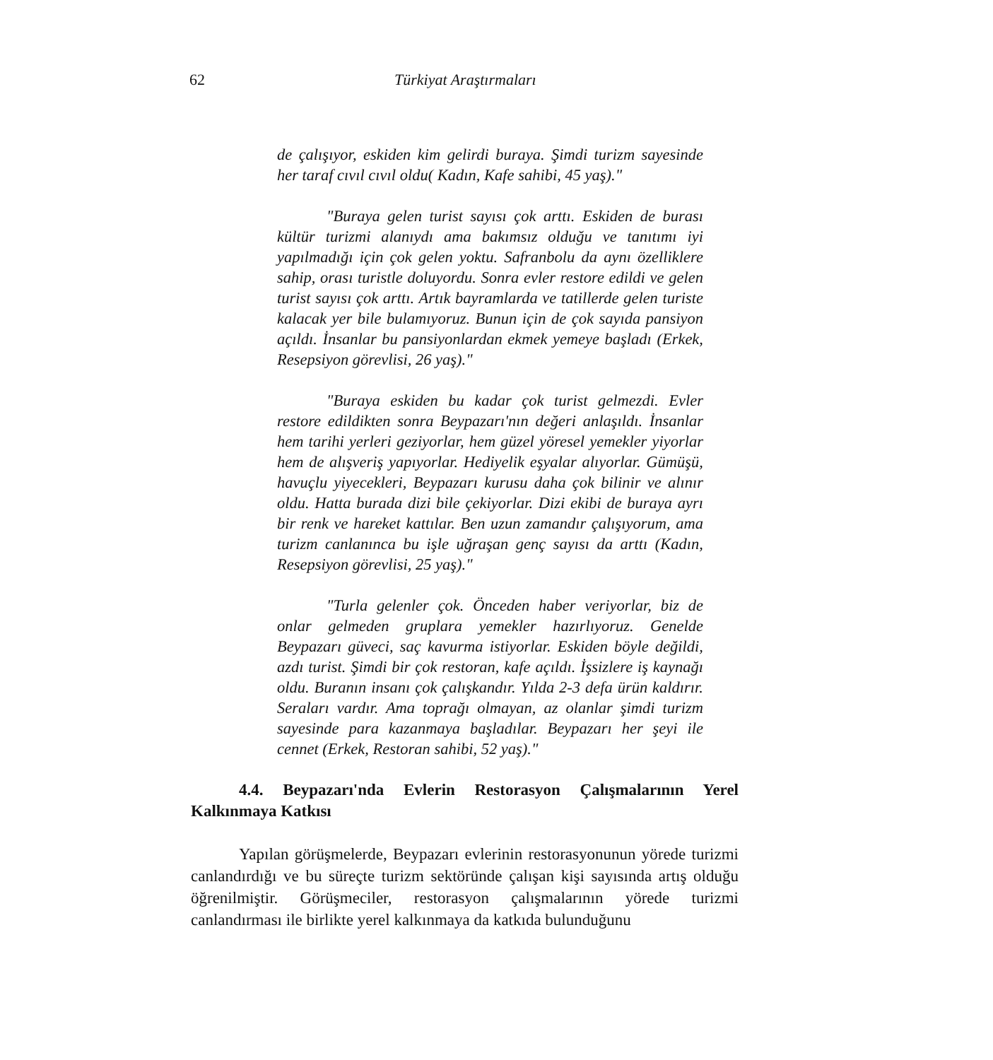62 Türkiyat Araştırmaları
de çalışıyor, eskiden kim gelirdi buraya. Şimdi turizm sayesinde her taraf cıvıl cıvıl oldu( Kadın, Kafe sahibi, 45 yaş)."
"Buraya gelen turist sayısı çok arttı. Eskiden de burası kültür turizmi alanıydı ama bakımsız olduğu ve tanıtımı iyi yapılmadığı için çok gelen yoktu. Safranbolu da aynı özelliklere sahip, orası turistle doluyordu. Sonra evler restore edildi ve gelen turist sayısı çok arttı. Artık bayramlarda ve tatillerde gelen turiste kalacak yer bile bulamıyoruz. Bunun için de çok sayıda pansiyon açıldı. İnsanlar bu pansiyonlardan ekmek yemeye başladı (Erkek, Resepsiyon görevlisi, 26 yaş)."
"Buraya eskiden bu kadar çok turist gelmezdi. Evler restore edildikten sonra Beypazarı'nın değeri anlaşıldı. İnsanlar hem tarihi yerleri geziyorlar, hem güzel yöresel yemekler yiyorlar hem de alışveriş yapıyorlar. Hediyelik eşyalar alıyorlar. Gümüşü, havuçlu yiyecekleri, Beypazarı kurusu daha çok bilinir ve alınır oldu. Hatta burada dizi bile çekiyorlar. Dizi ekibi de buraya ayrı bir renk ve hareket kattılar. Ben uzun zamandır çalışıyorum, ama turizm canlanınca bu işle uğraşan genç sayısı da arttı (Kadın, Resepsiyon görevlisi, 25 yaş)."
"Turla gelenler çok. Önceden haber veriyorlar, biz de onlar gelmeden gruplara yemekler hazırlıyoruz. Genelde Beypazarı güveci, saç kavurma istiyorlar. Eskiden böyle değildi, azdı turist. Şimdi bir çok restoran, kafe açıldı. İşsizlere iş kaynağı oldu. Buranın insanı çok çalışkandır. Yılda 2-3 defa ürün kaldırır. Seraları vardır. Ama toprağı olmayan, az olanlar şimdi turizm sayesinde para kazanmaya başladılar. Beypazarı her şeyi ile cennet (Erkek, Restoran sahibi, 52 yaş)."
4.4. Beypazarı'nda Evlerin Restorasyon Çalışmalarının Yerel Kalkınmaya Katkısı
Yapılan görüşmelerde, Beypazarı evlerinin restorasyonunun yörede turizmi canlandırdığı ve bu süreçte turizm sektöründe çalışan kişi sayısında artış olduğu öğrenilmiştir. Görüşmeciler, restorasyon çalışmalarının yörede turizmi canlandırması ile birlikte yerel kalkınmaya da katkıda bulunduğunu